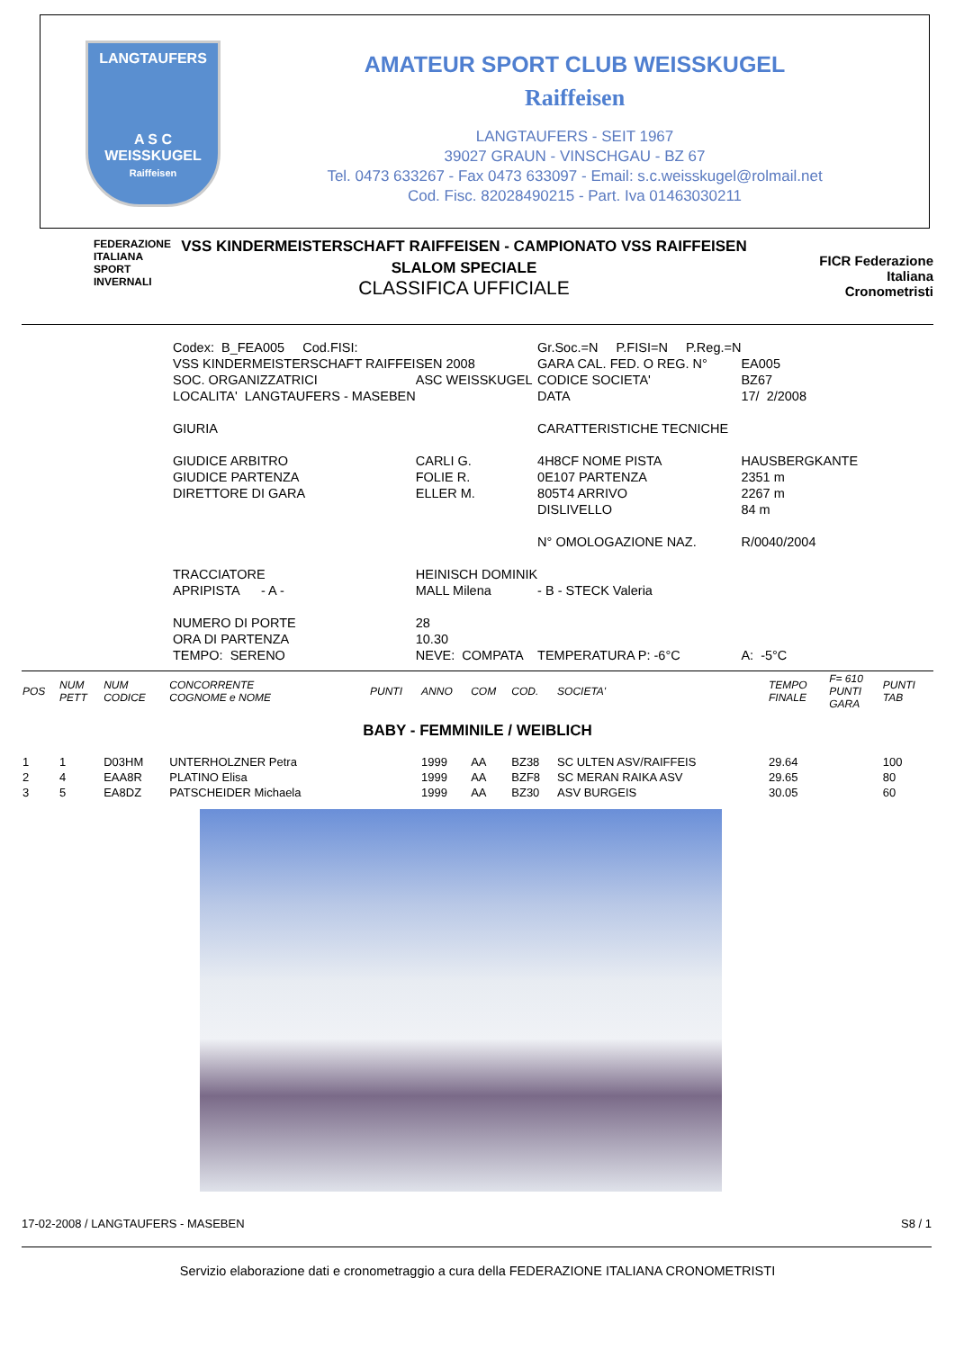LANGTAUFERS
A S C
WEISSKUGEL
Raiffeisen
AMATEUR SPORT CLUB WEISSKUGEL
Raiffeisen
LANGTAUFERS - SEIT 1967
39027 GRAUN - VINSCHGAU - BZ 67
Tel. 0473 633267 - Fax 0473 633097 - Email: s.c.weisskugel@rolmail.net
Cod. Fisc. 82028490215 - Part. Iva 01463030211
FEDERAZIONE
ITALIANA
SPORT
INVERNALI
VSS KINDERMEISTERSCHAFT RAIFFEISEN - CAMPIONATO VSS RAIFFEISEN
SLALOM SPECIALE
CLASSIFICA UFFICIALE
FICR Federazione
Italiana
Cronometristi
| Codex: B_FEA005 Cod.FISI: | | Gr.Soc.=N P.FISI=N P.Reg.=N | |
| VSS KINDERMEISTERSCHAFT RAIFFEISEN 2008 | | GARA CAL. FED. O REG. N° | EA005 |
| SOC. ORGANIZZATRICI | ASC WEISSKUGEL | CODICE SOCIETA' | BZ67 |
| LOCALITA' LANGTAUFERS - MASEBEN | | DATA | 17/ 2/2008 |
| GIURIA | | CARATTERISTICHE TECNICHE | |
| GIUDICE ARBITRO | CARLI G. | 4H8CF NOME PISTA | HAUSBERGKANTE |
| GIUDICE PARTENZA | FOLIE R. | 0E107 PARTENZA | 2351 m |
| DIRETTORE DI GARA | ELLER M. | 805T4 ARRIVO | 2267 m |
| | | DISLIVELLO | 84 m |
| | | N° OMOLOGAZIONE NAZ. | R/0040/2004 |
| TRACCIATORE | HEINISCH DOMINIK | | |
| APRIPISTA - A - | MALL Milena | - B - STECK Valeria | |
| NUMERO DI PORTE | 28 | | |
| ORA DI PARTENZA | 10.30 | | |
| TEMPO: SERENO | NEVE: COMPATA | TEMPERATURA P: -6°C | A: -5°C |
| POS | NUM PETT | NUM CODICE | CONCORRENTE COGNOME e NOME | PUNTI | ANNO | COM | COD. | SOCIETA' | TEMPO FINALE | F= 610 PUNTI GARA | PUNTI TAB |
| --- | --- | --- | --- | --- | --- | --- | --- | --- | --- | --- | --- |
| BABY - FEMMINILE / WEIBLICH | | | | | | | | | | | |
| 1 | 1 | D03HM | UNTERHOLZNER Petra | | 1999 | AA | BZ38 | SC ULTEN ASV/RAIFFEIS | 29.64 | | 100 |
| 2 | 4 | EAA8R | PLATINO Elisa | | 1999 | AA | BZF8 | SC MERAN RAIKA ASV | 29.65 | | 80 |
| 3 | 5 | EA8DZ | PATSCHEIDER Michaela | | 1999 | AA | BZ30 | ASV BURGEIS | 30.05 | | 60 |
17-02-2008 / LANGTAUFERS - MASEBEN S8 / 1
Servizio elaborazione dati e cronometraggio a cura della FEDERAZIONE ITALIANA CRONOMETRISTI